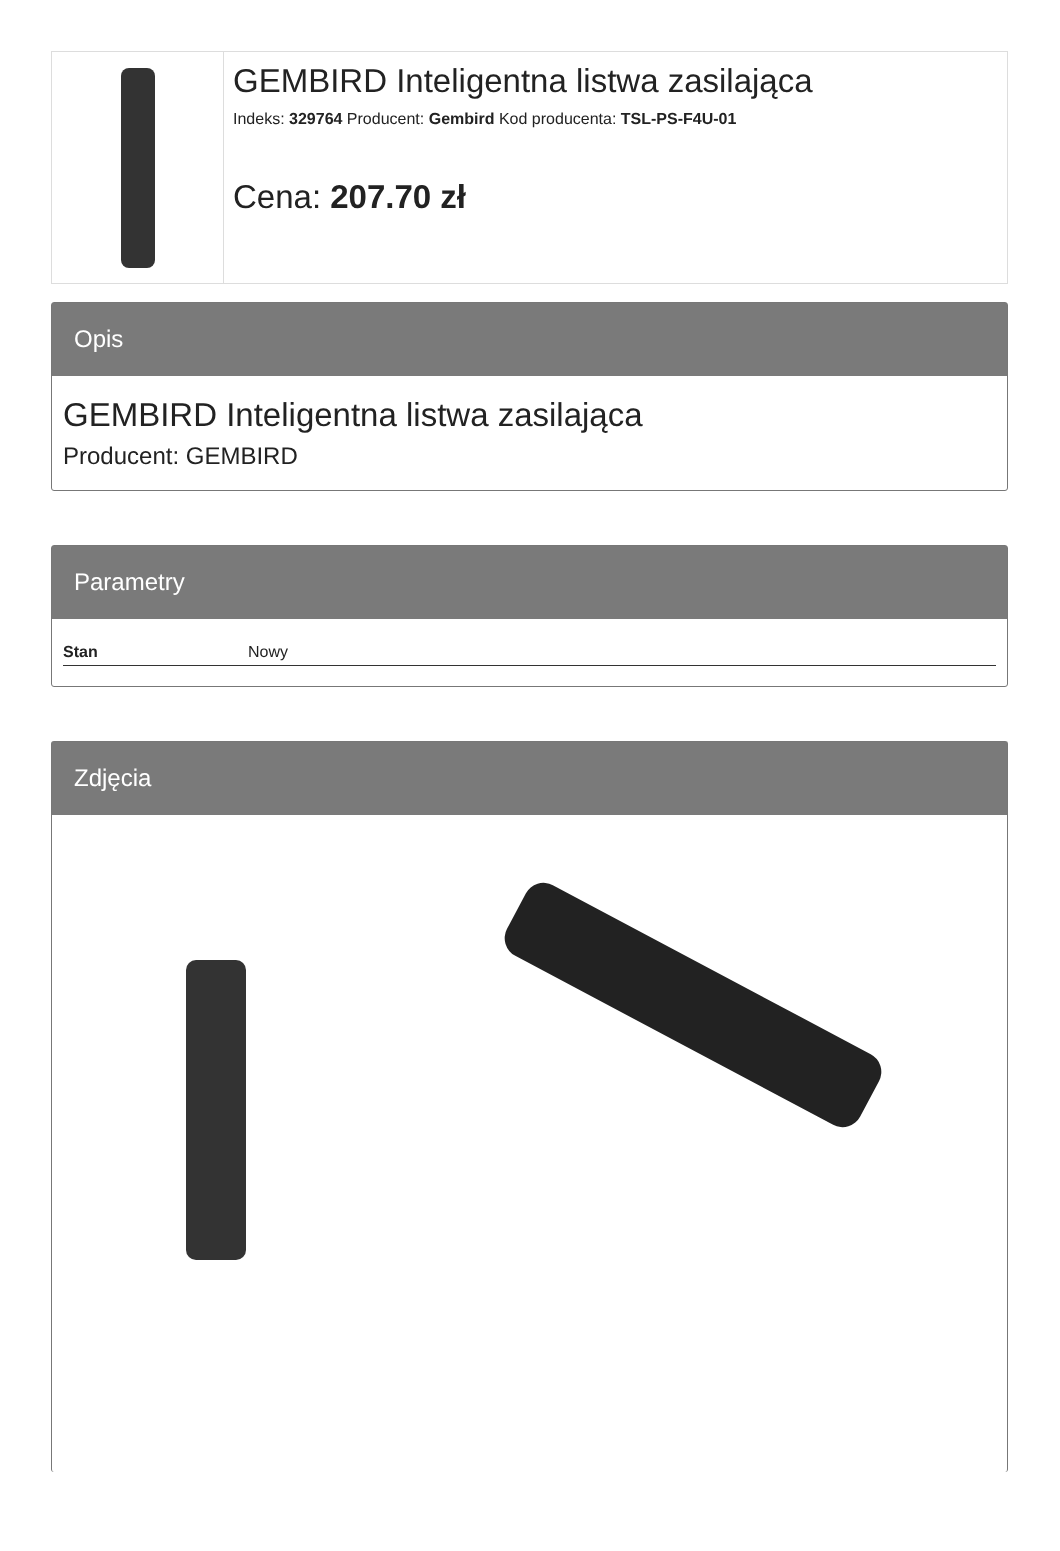GEMBIRD Inteligentna listwa zasilająca
Indeks: 329764 Producent: Gembird Kod producenta: TSL-PS-F4U-01
Cena: 207.70 zł
Opis
GEMBIRD Inteligentna listwa zasilająca
Producent: GEMBIRD
Parametry
| Stan | Nowy |
Zdjęcia